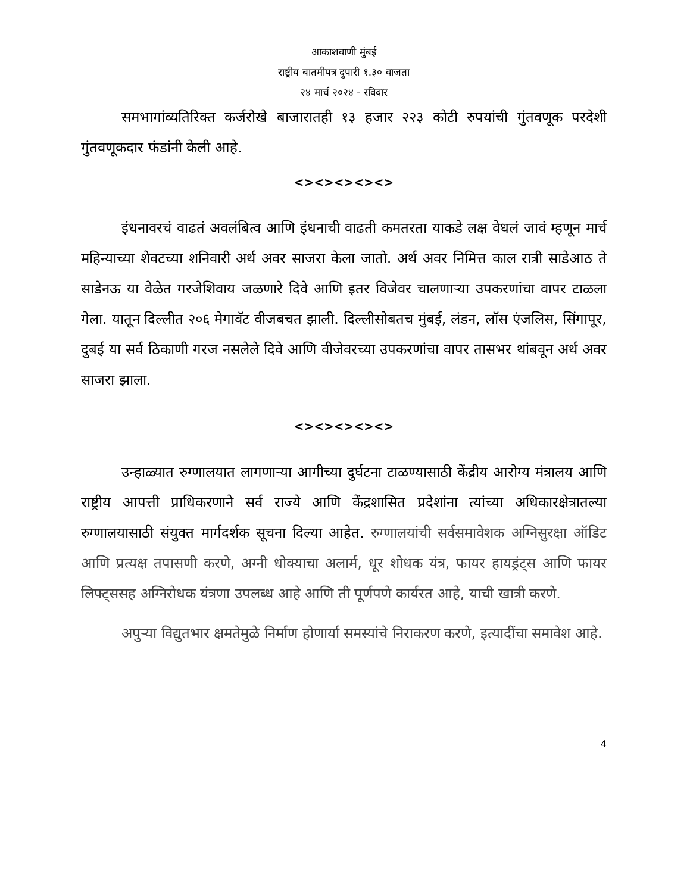आकाशवाणी मुंबई
राष्ट्रीय बातमीपत्र दुपारी १.३० वाजता
२४ मार्च २०२४ - रविवार
समभागांव्यतिरिक्त कर्जरोखे बाजारातही १३ हजार २२३ कोटी रुपयांची गुंतवणूक परदेशी गुंतवणूकदार फंडांनी केली आहे.
<><><><><>
इंधनावरचं वाढतं अवलंबित्व आणि इंधनाची वाढती कमतरता याकडे लक्ष वेधलं जावं म्हणून मार्च महिन्याच्या शेवटच्या शनिवारी अर्थ अवर साजरा केला जातो. अर्थ अवर निमित्त काल रात्री साडेआठ ते साडेनऊ या वेळेत गरजेशिवाय जळणारे दिवे आणि इतर विजेवर चालणाऱ्या उपकरणांंचा वापर टाळला गेला. यातून दिल्लीत २०६ मेगावॅट वीजबचत झाली. दिल्लीसोबतच मुंबई, लंडन, लॉस एंजलिस, सिंगापूर, दुबई या सर्व ठिकाणी गरज नसलेले दिवे आणि वीजेवरच्या उपकरणांचा वापर तासभर थांबवून अर्थ अवर साजरा झाला.
<><><><><>
उन्हाळ्यात रुग्णालयात लागणाऱ्या आगीच्या दुर्घटना टाळण्यासाठी केंद्रीय आरोग्य मंत्रालय आणि राष्ट्रीय आपत्ती प्राधिकरणाने सर्व राज्ये आणि केंद्रशासित प्रदेशांना त्यांच्या अधिकारक्षेत्रातल्या रुग्णालयासाठी संयुक्त मार्गदर्शक सूचना दिल्या आहेत. रुग्णालयांची सर्वसमावेशक अग्निसुरक्षा ऑडिट आणि प्रत्यक्ष तपासणी करणे, अग्नी धोक्याचा अलार्म, धूर शोधक यंत्र, फायर हायड्रंट्स आणि फायर लिफ्ट्ससह अग्निरोधक यंत्रणा उपलब्ध आहे आणि ती पूर्णपणे कार्यरत आहे, याची खात्री करणे.
अपुऱ्या विद्युतभार क्षमतेमुळे निर्माण होणार्या समस्यांचे निराकरण करणे, इत्यादींचा समावेश आहे.
4